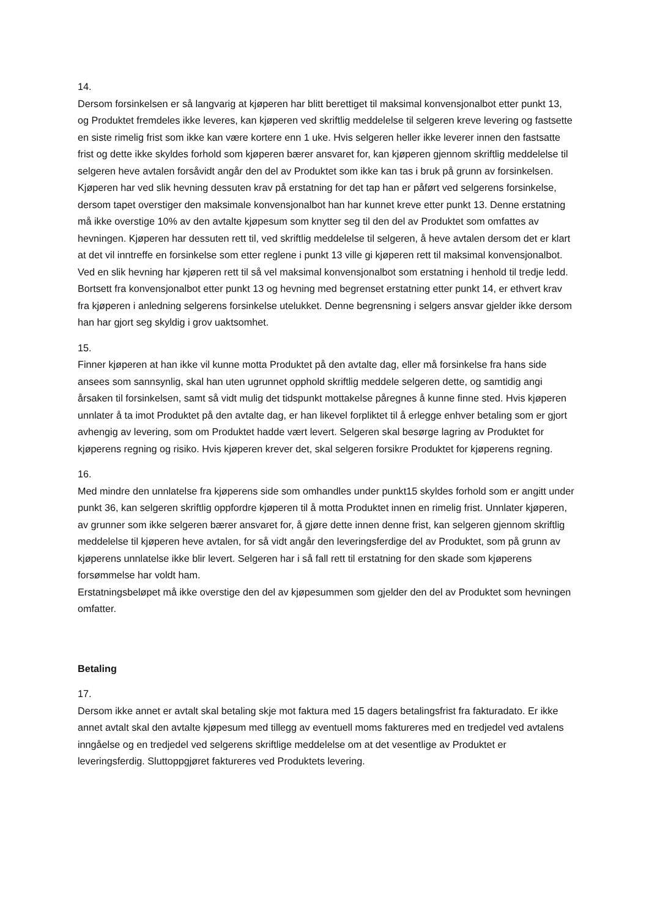14.
Dersom forsinkelsen er så langvarig at kjøperen har blitt berettiget til maksimal konvensjonalbot etter punkt 13, og Produktet fremdeles ikke leveres, kan kjøperen ved skriftlig meddelelse til selgeren kreve levering og fastsette en siste rimelig frist som ikke kan være kortere enn 1 uke. Hvis selgeren heller ikke leverer innen den fastsatte frist og dette ikke skyldes forhold som kjøperen bærer ansvaret for, kan kjøperen gjennom skriftlig meddelelse til selgeren heve avtalen forsåvidt angår den del av Produktet som ikke kan tas i bruk på grunn av forsinkelsen. Kjøperen har ved slik hevning dessuten krav på erstatning for det tap han er påført ved selgerens forsinkelse, dersom tapet overstiger den maksimale konvensjonalbot han har kunnet kreve etter punkt 13. Denne erstatning må ikke overstige 10% av den avtalte kjøpesum som knytter seg til den del av Produktet som omfattes av hevningen. Kjøperen har dessuten rett til, ved skriftlig meddelelse til selgeren, å heve avtalen dersom det er klart at det vil inntreffe en forsinkelse som etter reglene i punkt 13 ville gi kjøperen rett til maksimal konvensjonalbot. Ved en slik hevning har kjøperen rett til så vel maksimal konvensjonalbot som erstatning i henhold til tredje ledd. Bortsett fra konvensjonalbot etter punkt 13 og hevning med begrenset erstatning etter punkt 14, er ethvert krav fra kjøperen i anledning selgerens forsinkelse utelukket. Denne begrensning i selgers ansvar gjelder ikke dersom han har gjort seg skyldig i grov uaktsomhet.
15.
Finner kjøperen at han ikke vil kunne motta Produktet på den avtalte dag, eller må forsinkelse fra hans side ansees som sannsynlig, skal han uten ugrunnet opphold skriftlig meddele selgeren dette, og samtidig angi årsaken til forsinkelsen, samt så vidt mulig det tidspunkt mottakelse påregnes å kunne finne sted. Hvis kjøperen unnlater å ta imot Produktet på den avtalte dag, er han likevel forpliktet til å erlegge enhver betaling som er gjort avhengig av levering, som om Produktet hadde vært levert. Selgeren skal besørge lagring av Produktet for kjøperens regning og risiko. Hvis kjøperen krever det, skal selgeren forsikre Produktet for kjøperens regning.
16.
Med mindre den unnlatelse fra kjøperens side som omhandles under punkt15 skyldes forhold som er angitt under punkt 36, kan selgeren skriftlig oppfordre kjøperen til å motta Produktet innen en rimelig frist. Unnlater kjøperen, av grunner som ikke selgeren bærer ansvaret for, å gjøre dette innen denne frist, kan selgeren gjennom skriftlig meddelelse til kjøperen heve avtalen, for så vidt angår den leveringsferdige del av Produktet, som på grunn av kjøperens unnlatelse ikke blir levert. Selgeren har i så fall rett til erstatning for den skade som kjøperens forsømmelse har voldt ham.
Erstatningsbeløpet må ikke overstige den del av kjøpesummen som gjelder den del av Produktet som hevningen omfatter.
Betaling
17.
Dersom ikke annet er avtalt skal betaling skje mot faktura med 15 dagers betalingsfrist fra fakturadato. Er ikke annet avtalt skal den avtalte kjøpesum med tillegg av eventuell moms faktureres med en tredjedel ved avtalens inngåelse og en tredjedel ved selgerens skriftlige meddelelse om at det vesentlige av Produktet er leveringsferdig. Sluttoppgjøret faktureres ved Produktets levering.